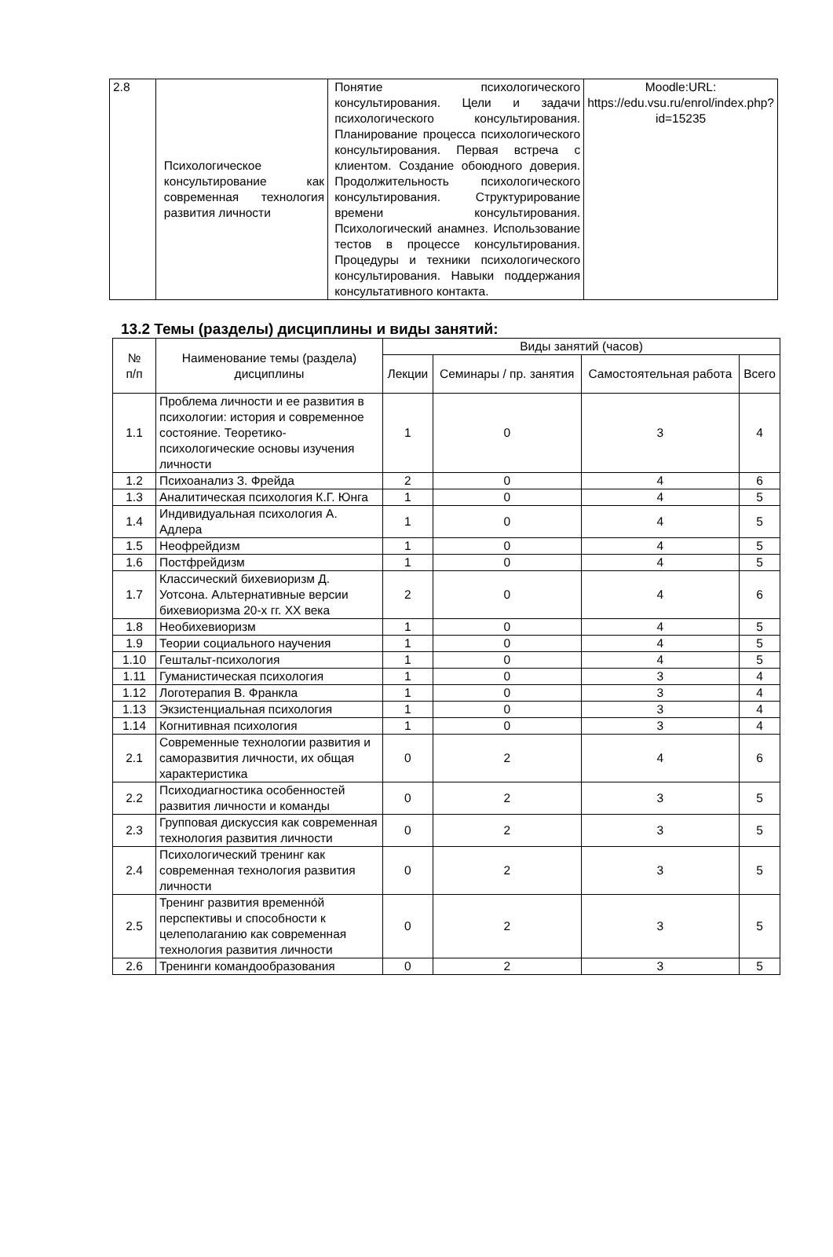| 2.8 | Психологическое консультирование как современная технология развития личности | Понятие психологического консультирования. Цели и задачи психологического консультирования. Планирование процесса психологического консультирования. Первая встреча с клиентом. Создание обоюдного доверия. Продолжительность психологического консультирования. Структурирование времени консультирования. Психологический анамнез. Использование тестов в процессе консультирования. Процедуры и техники психологического консультирования. Навыки поддержания консультативного контакта. | Moodle:URL: https://edu.vsu.ru/enrol/index.php?id=15235 |
13.2 Темы (разделы) дисциплины и виды занятий:
| № п/п | Наименование темы (раздела) дисциплины | Виды занятий (часов) | | | |
| --- | --- | --- | --- | --- | --- |
| | | Лекции | Семинары / пр. занятия | Самостоятельная работа | Всего |
| 1.1 | Проблема личности и ее развития в психологии: история и современное состояние. Теоретико-психологические основы изучения личности | 1 | 0 | 3 | 4 |
| 1.2 | Психоанализ З. Фрейда | 2 | 0 | 4 | 6 |
| 1.3 | Аналитическая психология К.Г. Юнга | 1 | 0 | 4 | 5 |
| 1.4 | Индивидуальная психология А. Адлера | 1 | 0 | 4 | 5 |
| 1.5 | Неофрейдизм | 1 | 0 | 4 | 5 |
| 1.6 | Постфрейдизм | 1 | 0 | 4 | 5 |
| 1.7 | Классический бихевиоризм Д. Уотсона. Альтернативные версии бихевиоризма 20-х гг. XX века | 2 | 0 | 4 | 6 |
| 1.8 | Необихевиоризм | 1 | 0 | 4 | 5 |
| 1.9 | Теории социального научения | 1 | 0 | 4 | 5 |
| 1.10 | Гештальт-психология | 1 | 0 | 4 | 5 |
| 1.11 | Гуманистическая психология | 1 | 0 | 3 | 4 |
| 1.12 | Логотерапия В. Франкла | 1 | 0 | 3 | 4 |
| 1.13 | Экзистенциальная психология | 1 | 0 | 3 | 4 |
| 1.14 | Когнитивная психология | 1 | 0 | 3 | 4 |
| 2.1 | Современные технологии развития и саморазвития личности, их общая характеристика | 0 | 2 | 4 | 6 |
| 2.2 | Психодиагностика особенностей развития личности и команды | 0 | 2 | 3 | 5 |
| 2.3 | Групповая дискуссия как современная технология развития личности | 0 | 2 | 3 | 5 |
| 2.4 | Психологический тренинг как современная технология развития личности | 0 | 2 | 3 | 5 |
| 2.5 | Тренинг развития временно́й перспективы и способности к целеполаганию как современная технология развития личности | 0 | 2 | 3 | 5 |
| 2.6 | Тренинги командообразования | 0 | 2 | 3 | 5 |